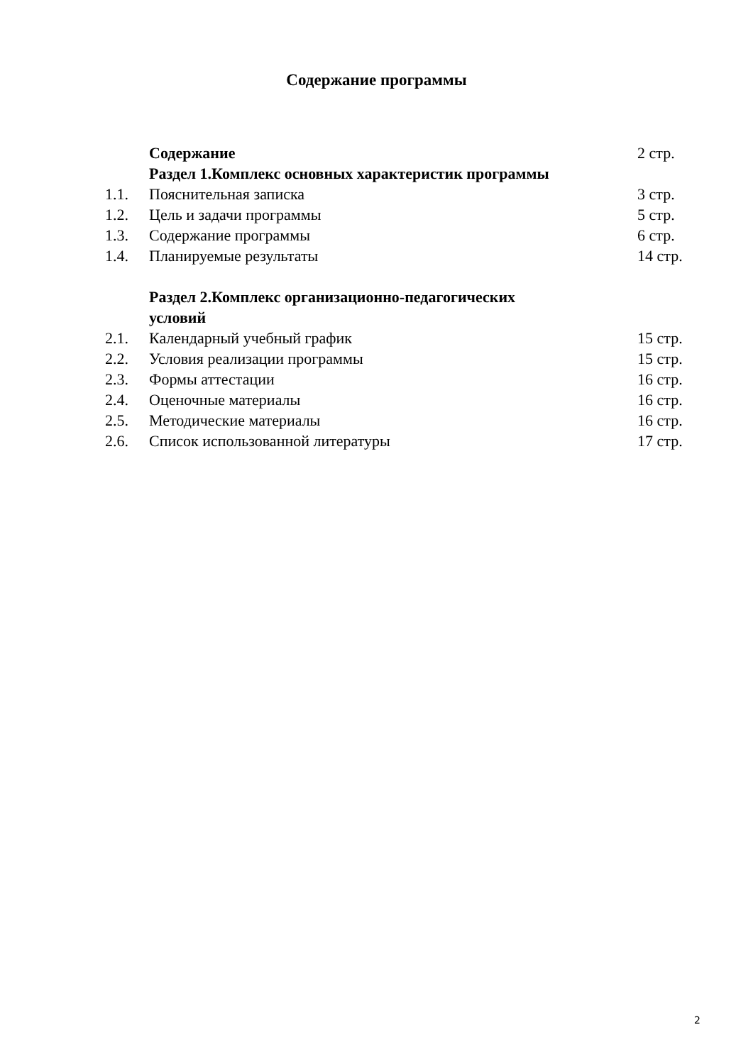Содержание программы
| | Содержание | 2 стр. |
| | Раздел 1.Комплекс основных характеристик программы | |
| 1.1. | Пояснительная записка | 3 стр. |
| 1.2. | Цель и задачи программы | 5 стр. |
| 1.3. | Содержание программы | 6 стр. |
| 1.4. | Планируемые результаты | 14 стр. |
| | Раздел 2.Комплекс организационно-педагогических условий | |
| 2.1. | Календарный учебный график | 15 стр. |
| 2.2. | Условия реализации программы | 15 стр. |
| 2.3. | Формы аттестации | 16 стр. |
| 2.4. | Оценочные материалы | 16 стр. |
| 2.5. | Методические материалы | 16 стр. |
| 2.6. | Список использованной литературы | 17 стр. |
2